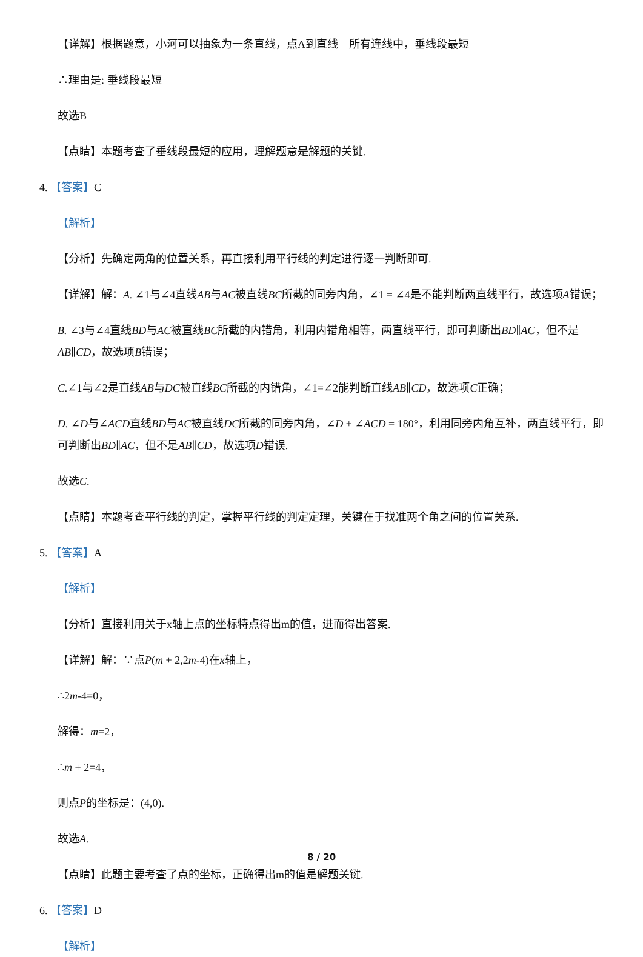【详解】根据题意，小河可以抽象为一条直线，点A到直线　所有连线中，垂线段最短
∴理由是: 垂线段最短
故选B
【点睛】本题考查了垂线段最短的应用，理解题意是解题的关键.
4. 【答案】C
【解析】
【分析】先确定两角的位置关系，再直接利用平行线的判定进行逐一判断即可.
【详解】解：A. ∠1与∠4直线AB与AC被直线BC所截的同旁内角，∠1 = ∠4是不能判断两直线平行，故选项A错误；
B. ∠3与∠4直线BD与AC被直线BC所截的内错角，利用内错角相等，两直线平行，即可判断出BD∥AC，但不是AB∥CD，故选项B错误；
C.∠1与∠2是直线AB与DC被直线BC所截的内错角，∠1=∠2能判断直线AB∥CD，故选项C正确；
D. ∠D与∠ACD直线BD与AC被直线DC所截的同旁内角，∠D + ∠ACD = 180°，利用同旁内角互补，两直线平行，即可判断出BD∥AC，但不是AB∥CD，故选项D错误.
故选C.
【点睛】本题考查平行线的判定，掌握平行线的判定定理，关键在于找准两个角之间的位置关系.
5. 【答案】A
【解析】
【分析】直接利用关于x轴上点的坐标特点得出m的值，进而得出答案.
【详解】解：∵点P(m + 2,2m-4)在x轴上，
∴2m-4=0，
解得：m=2，
∴m + 2=4，
则点P的坐标是：(4,0).
故选A.
【点睛】此题主要考查了点的坐标，正确得出m的值是解题关键.
6. 【答案】D
【解析】
8 / 20